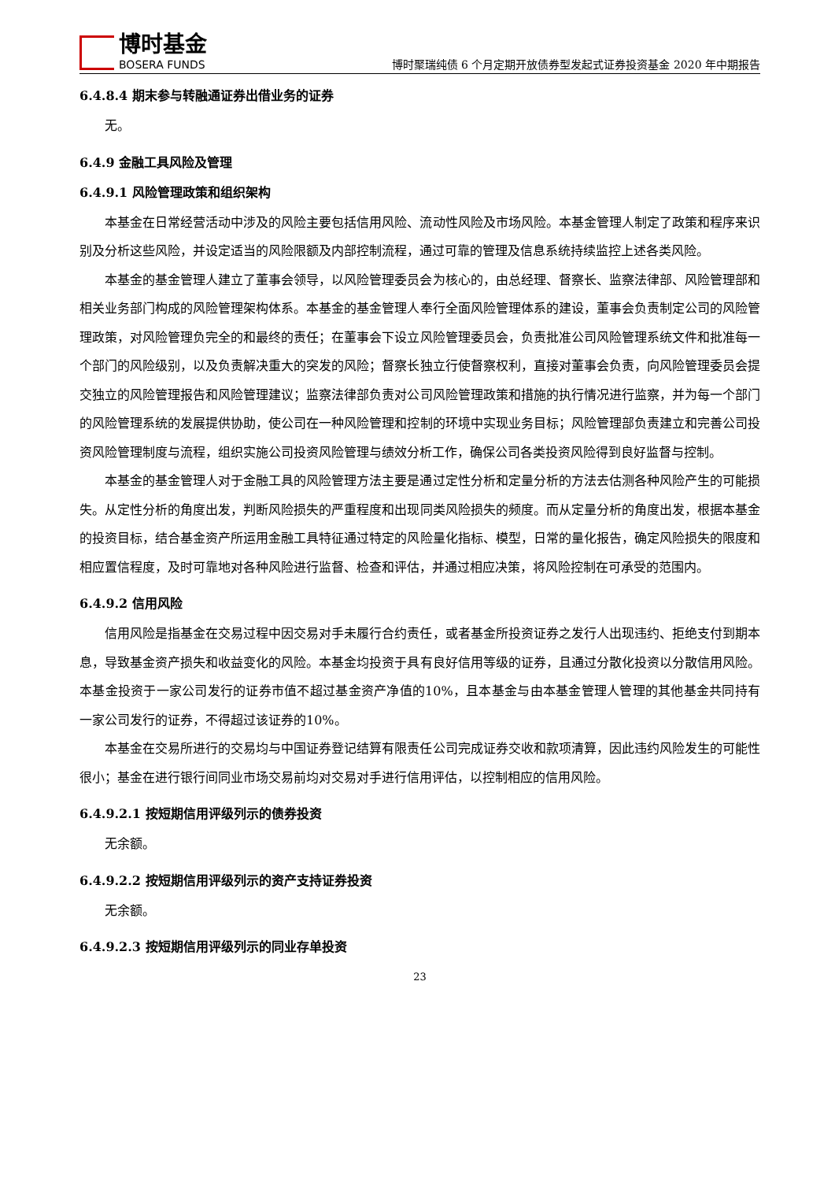博时基金
BOSERA FUNDS
博时聚瑞纯债 6 个月定期开放债券型发起式证券投资基金 2020 年中期报告
6.4.8.4 期末参与转融通证券出借业务的证券
无。
6.4.9 金融工具风险及管理
6.4.9.1 风险管理政策和组织架构
本基金在日常经营活动中涉及的风险主要包括信用风险、流动性风险及市场风险。本基金管理人制定了政策和程序来识别及分析这些风险，并设定适当的风险限额及内部控制流程，通过可靠的管理及信息系统持续监控上述各类风险。
本基金的基金管理人建立了董事会领导，以风险管理委员会为核心的，由总经理、督察长、监察法律部、风险管理部和相关业务部门构成的风险管理架构体系。本基金的基金管理人奉行全面风险管理体系的建设，董事会负责制定公司的风险管理政策，对风险管理负完全的和最终的责任；在董事会下设立风险管理委员会，负责批准公司风险管理系统文件和批准每一个部门的风险级别，以及负责解决重大的突发的风险；督察长独立行使督察权利，直接对董事会负责，向风险管理委员会提交独立的风险管理报告和风险管理建议；监察法律部负责对公司风险管理政策和措施的执行情况进行监察，并为每一个部门的风险管理系统的发展提供协助，使公司在一种风险管理和控制的环境中实现业务目标；风险管理部负责建立和完善公司投资风险管理制度与流程，组织实施公司投资风险管理与绩效分析工作，确保公司各类投资风险得到良好监督与控制。
本基金的基金管理人对于金融工具的风险管理方法主要是通过定性分析和定量分析的方法去估测各种风险产生的可能损失。从定性分析的角度出发，判断风险损失的严重程度和出现同类风险损失的频度。而从定量分析的角度出发，根据本基金的投资目标，结合基金资产所运用金融工具特征通过特定的风险量化指标、模型，日常的量化报告，确定风险损失的限度和相应置信程度，及时可靠地对各种风险进行监督、检查和评估，并通过相应决策，将风险控制在可承受的范围内。
6.4.9.2 信用风险
信用风险是指基金在交易过程中因交易对手未履行合约责任，或者基金所投资证券之发行人出现违约、拒绝支付到期本息，导致基金资产损失和收益变化的风险。本基金均投资于具有良好信用等级的证券，且通过分散化投资以分散信用风险。本基金投资于一家公司发行的证券市值不超过基金资产净值的10%，且本基金与由本基金管理人管理的其他基金共同持有一家公司发行的证券，不得超过该证券的10%。
本基金在交易所进行的交易均与中国证券登记结算有限责任公司完成证券交收和款项清算，因此违约风险发生的可能性很小；基金在进行银行间同业市场交易前均对交易对手进行信用评估，以控制相应的信用风险。
6.4.9.2.1 按短期信用评级列示的债券投资
无余额。
6.4.9.2.2 按短期信用评级列示的资产支持证券投资
无余额。
6.4.9.2.3 按短期信用评级列示的同业存单投资
23